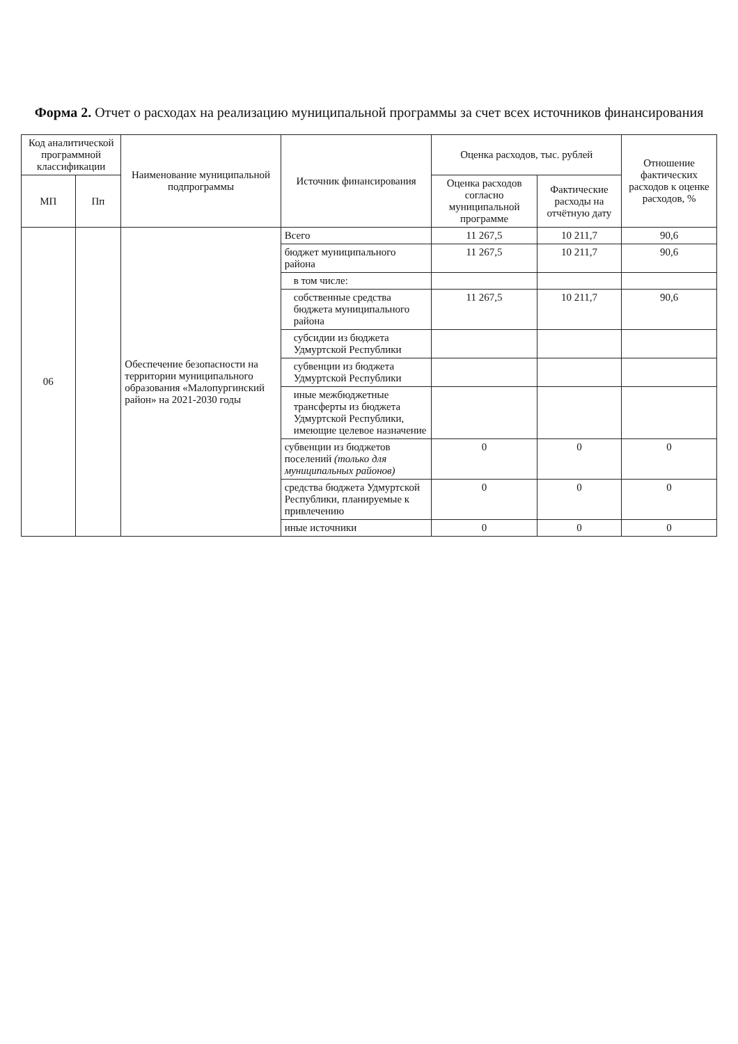Форма 2. Отчет о расходах на реализацию муниципальной программы за счет всех источников финансирования
| Код аналитической программной классификации | | Наименование муниципальной подпрограммы | Источник финансирования | Оценка расходов, тыс. рублей | | Отношение фактических расходов к оценке расходов, % |
| --- | --- | --- | --- | --- | --- | --- |
| МП | Пп | | | Оценка расходов согласно муниципальной программе | Фактические расходы на отчётную дату | |
| 06 | | Обеспечение безопасности на территории муниципального образования «Малопургинский район» на 2021-2030 годы | Всего | 11 267,5 | 10 211,7 | 90,6 |
| | | | бюджет муниципального района | 11 267,5 | 10 211,7 | 90,6 |
| | | | в том числе: | | | |
| | | | собственные средства бюджета муниципального района | 11 267,5 | 10 211,7 | 90,6 |
| | | | субсидии из бюджета Удмуртской Республики | | | |
| | | | субвенции из бюджета Удмуртской Республики | | | |
| | | | иные межбюджетные трансферты из бюджета Удмуртской Республики, имеющие целевое назначение | | | |
| | | | субвенции из бюджетов поселений (только для муниципальных районов) | 0 | 0 | 0 |
| | | | средства бюджета Удмуртской Республики, планируемые к привлечению | 0 | 0 | 0 |
| | | | иные источники | 0 | 0 | 0 |